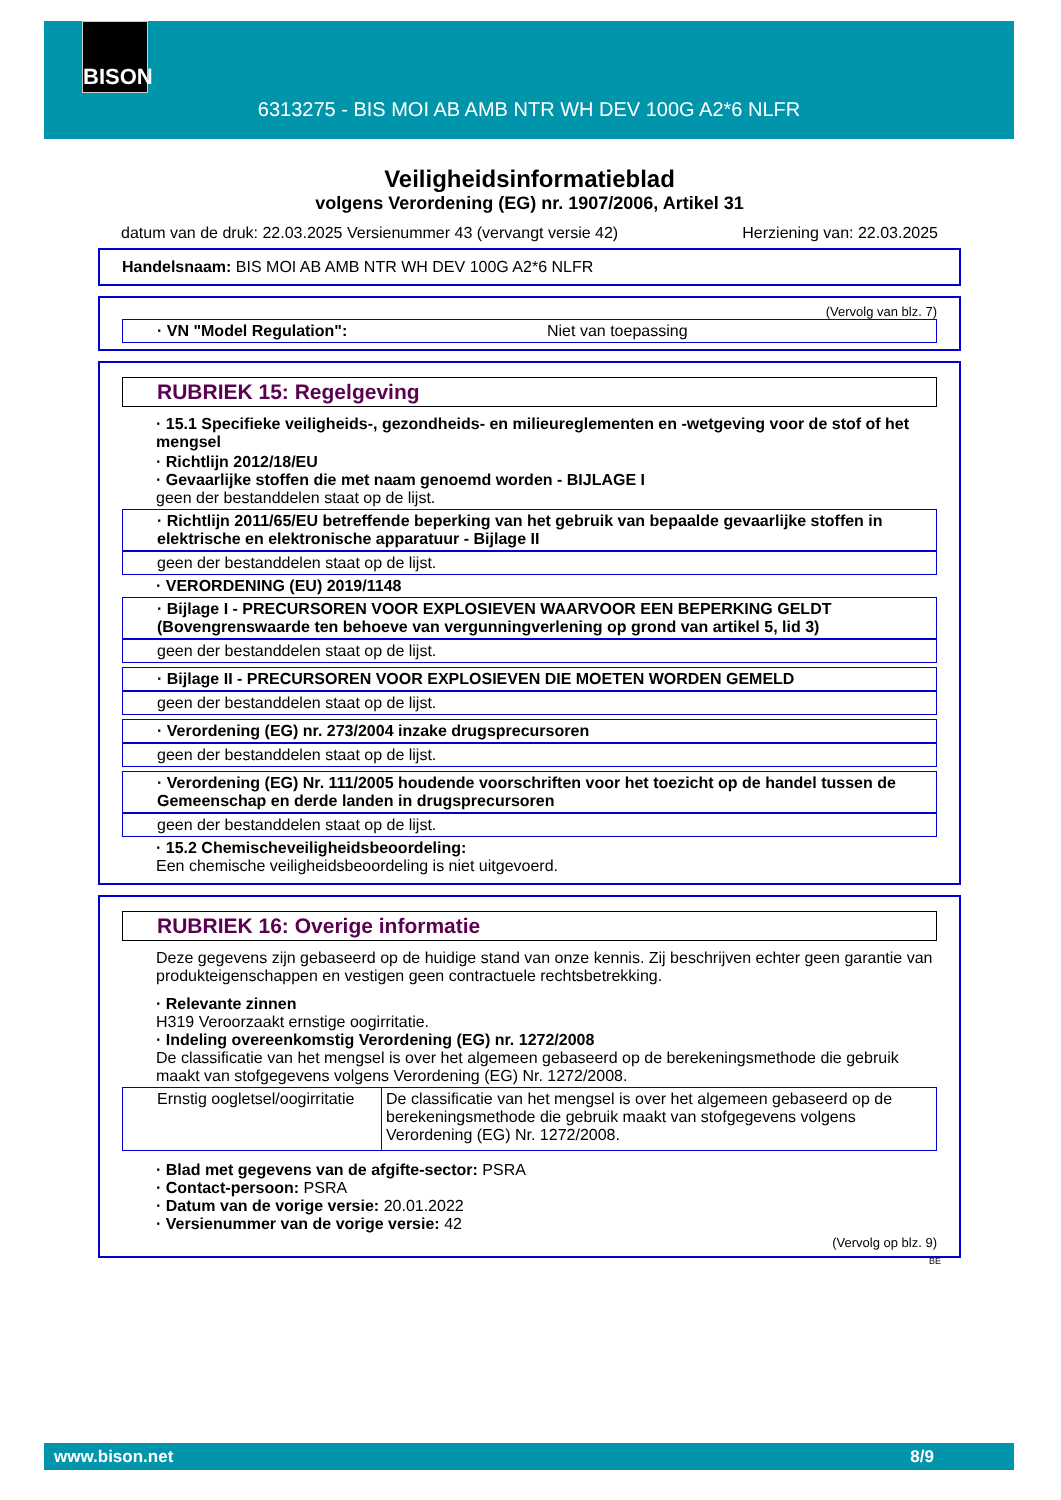BISON
6313275 - BIS MOI AB AMB NTR WH DEV 100G A2*6 NLFR
Veiligheidsinformatieblad
volgens Verordening (EG) nr. 1907/2006, Artikel 31
datum van de druk: 22.03.2025 Versienummer 43 (vervangt versie 42) Herziening van: 22.03.2025
Handelsnaam: BIS MOI AB AMB NTR WH DEV 100G A2*6 NLFR
(Vervolg van blz. 7)
· VN "Model Regulation": Niet van toepassing
RUBRIEK 15: Regelgeving
· 15.1 Specifieke veiligheids-, gezondheids- en milieureglementen en -wetgeving voor de stof of het mengsel
· Richtlijn 2012/18/EU
· Gevaarlijke stoffen die met naam genoemd worden - BIJLAGE I
geen der bestanddelen staat op de lijst.
· Richtlijn 2011/65/EU betreffende beperking van het gebruik van bepaalde gevaarlijke stoffen in elektrische en elektronische apparatuur - Bijlage II
geen der bestanddelen staat op de lijst.
· VERORDENING (EU) 2019/1148
· Bijlage I - PRECURSOREN VOOR EXPLOSIEVEN WAARVOOR EEN BEPERKING GELDT (Bovengrenswaarde ten behoeve van vergunningverlening op grond van artikel 5, lid 3)
geen der bestanddelen staat op de lijst.
· Bijlage II - PRECURSOREN VOOR EXPLOSIEVEN DIE MOETEN WORDEN GEMELD
geen der bestanddelen staat op de lijst.
· Verordening (EG) nr. 273/2004 inzake drugsprecursoren
geen der bestanddelen staat op de lijst.
· Verordening (EG) Nr. 111/2005 houdende voorschriften voor het toezicht op de handel tussen de Gemeenschap en derde landen in drugsprecursoren
geen der bestanddelen staat op de lijst.
· 15.2 Chemischeveiligheidsbeoordeling:
Een chemische veiligheidsbeoordeling is niet uitgevoerd.
RUBRIEK 16: Overige informatie
Deze gegevens zijn gebaseerd op de huidige stand van onze kennis. Zij beschrijven echter geen garantie van produkteigenschappen en vestigen geen contractuele rechtsbetrekking.
· Relevante zinnen
H319 Veroorzaakt ernstige oogirritatie.
· Indeling overeenkomstig Verordening (EG) nr. 1272/2008
De classificatie van het mengsel is over het algemeen gebaseerd op de berekeningsmethode die gebruik maakt van stofgegevens volgens Verordening (EG) Nr. 1272/2008.
| Ernstig oogletsel/oogirritatie | De classificatie van het mengsel is over het algemeen gebaseerd op de berekeningsmethode die gebruik maakt van stofgegevens volgens Verordening (EG) Nr. 1272/2008. |
· Blad met gegevens van de afgifte-sector: PSRA
· Contact-persoon: PSRA
· Datum van de vorige versie: 20.01.2022
· Versienummer van de vorige versie: 42
(Vervolg op blz. 9)
BE
www.bison.net 8/9